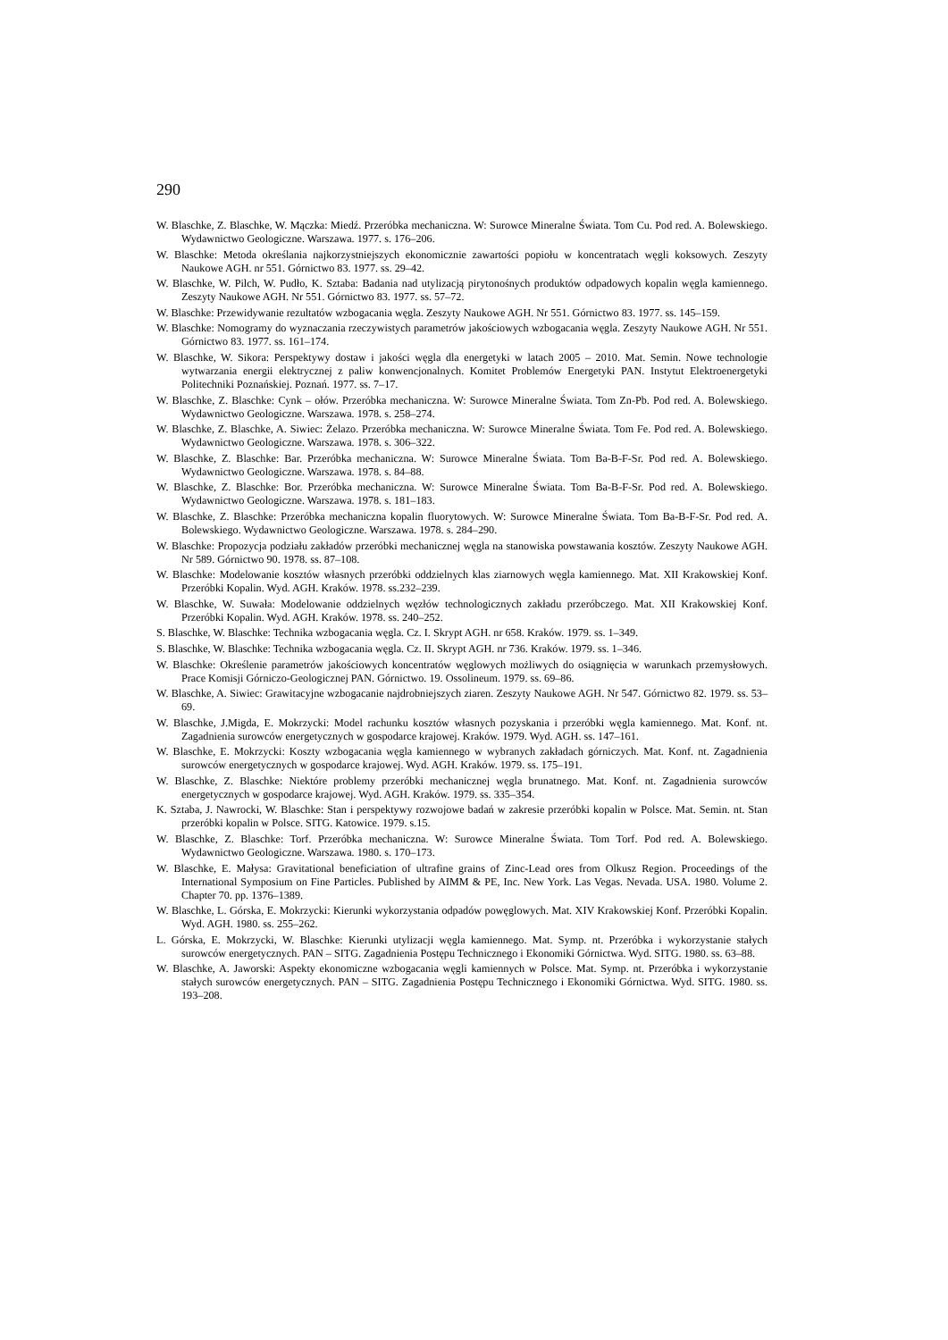290
W. Blaschke, Z. Blaschke, W. Mączka: Miedź. Przeróbka mechaniczna. W: Surowce Mineralne Świata. Tom Cu. Pod red. A. Bolewskiego. Wydawnictwo Geologiczne. Warszawa. 1977. s. 176–206.
W. Blaschke: Metoda określania najkorzystniejszych ekonomicznie zawartości popiołu w koncentratach węgli koksowych. Zeszyty Naukowe AGH. nr 551. Górnictwo 83. 1977. ss. 29–42.
W. Blaschke, W. Pilch, W. Pudło, K. Sztaba: Badania nad utylizacją pirytonośnych produktów odpadowych kopalin węgla kamiennego. Zeszyty Naukowe AGH. Nr 551. Górnictwo 83. 1977. ss. 57–72.
W. Blaschke: Przewidywanie rezultatów wzbogacania węgla. Zeszyty Naukowe AGH. Nr 551. Górnictwo 83. 1977. ss. 145–159.
W. Blaschke: Nomogramy do wyznaczania rzeczywistych parametrów jakościowych wzbogacania węgla. Zeszyty Naukowe AGH. Nr 551. Górnictwo 83. 1977. ss. 161–174.
W. Blaschke, W. Sikora: Perspektywy dostaw i jakości węgla dla energetyki w latach 2005 – 2010. Mat. Semin. Nowe technologie wytwarzania energii elektrycznej z paliw konwencjonalnych. Komitet Problemów Energetyki PAN. Instytut Elektroenergetyki Politechniki Poznańskiej. Poznań. 1977. ss. 7–17.
W. Blaschke, Z. Blaschke: Cynk – ołów. Przeróbka mechaniczna. W: Surowce Mineralne Świata. Tom Zn-Pb. Pod red. A. Bolewskiego. Wydawnictwo Geologiczne. Warszawa. 1978. s. 258–274.
W. Blaschke, Z. Blaschke, A. Siwiec: Żelazo. Przeróbka mechaniczna. W: Surowce Mineralne Świata. Tom Fe. Pod red. A. Bolewskiego. Wydawnictwo Geologiczne. Warszawa. 1978. s. 306–322.
W. Blaschke, Z. Blaschke: Bar. Przeróbka mechaniczna. W: Surowce Mineralne Świata. Tom Ba-B-F-Sr. Pod red. A. Bolewskiego. Wydawnictwo Geologiczne. Warszawa. 1978. s. 84–88.
W. Blaschke, Z. Blaschke: Bor. Przeróbka mechaniczna. W: Surowce Mineralne Świata. Tom Ba-B-F-Sr. Pod red. A. Bolewskiego. Wydawnictwo Geologiczne. Warszawa. 1978. s. 181–183.
W. Blaschke, Z. Blaschke: Przeróbka mechaniczna kopalin fluorytowych. W: Surowce Mineralne Świata. Tom Ba-B-F-Sr. Pod red. A. Bolewskiego. Wydawnictwo Geologiczne. Warszawa. 1978. s. 284–290.
W. Blaschke: Propozycja podziału zakładów przeróbki mechanicznej węgla na stanowiska powstawania kosztów. Zeszyty Naukowe AGH. Nr 589. Górnictwo 90. 1978. ss. 87–108.
W. Blaschke: Modelowanie kosztów własnych przeróbki oddzielnych klas ziarnowych węgla kamiennego. Mat. XII Krakowskiej Konf. Przeróbki Kopalin. Wyd. AGH. Kraków. 1978. ss.232–239.
W. Blaschke, W. Suwała: Modelowanie oddzielnych węzłów technologicznych zakładu przeróbczego. Mat. XII Krakowskiej Konf. Przeróbki Kopalin. Wyd. AGH. Kraków. 1978. ss. 240–252.
S. Blaschke, W. Blaschke: Technika wzbogacania węgla. Cz. I. Skrypt AGH. nr 658. Kraków. 1979. ss. 1–349.
S. Blaschke, W. Blaschke: Technika wzbogacania węgla. Cz. II. Skrypt AGH. nr 736. Kraków. 1979. ss. 1–346.
W. Blaschke: Określenie parametrów jakościowych koncentratów węglowych możliwych do osiągnięcia w warunkach przemysłowych. Prace Komisji Górniczo-Geologicznej PAN. Górnictwo. 19. Ossolineum. 1979. ss. 69–86.
W. Blaschke, A. Siwiec: Grawitacyjne wzbogacanie najdrobniejszych ziaren. Zeszyty Naukowe AGH. Nr 547. Górnictwo 82. 1979. ss. 53–69.
W. Blaschke, J.Migda, E. Mokrzycki: Model rachunku kosztów własnych pozyskania i przeróbki węgla kamiennego. Mat. Konf. nt. Zagadnienia surowców energetycznych w gospodarce krajowej. Kraków. 1979. Wyd. AGH. ss. 147–161.
W. Blaschke, E. Mokrzycki: Koszty wzbogacania węgla kamiennego w wybranych zakładach górniczych. Mat. Konf. nt. Zagadnienia surowców energetycznych w gospodarce krajowej. Wyd. AGH. Kraków. 1979. ss. 175–191.
W. Blaschke, Z. Blaschke: Niektóre problemy przeróbki mechanicznej węgla brunatnego. Mat. Konf. nt. Zagadnienia surowców energetycznych w gospodarce krajowej. Wyd. AGH. Kraków. 1979. ss. 335–354.
K. Sztaba, J. Nawrocki, W. Blaschke: Stan i perspektywy rozwojowe badań w zakresie przeróbki kopalin w Polsce. Mat. Semin. nt. Stan przeróbki kopalin w Polsce. SITG. Katowice. 1979. s.15.
W. Blaschke, Z. Blaschke: Torf. Przeróbka mechaniczna. W: Surowce Mineralne Świata. Tom Torf. Pod red. A. Bolewskiego. Wydawnictwo Geologiczne. Warszawa. 1980. s. 170–173.
W. Blaschke, E. Małysa: Gravitational beneficiation of ultrafine grains of Zinc-Lead ores from Olkusz Region. Proceedings of the International Symposium on Fine Particles. Published by AIMM & PE, Inc. New York. Las Vegas. Nevada. USA. 1980. Volume 2. Chapter 70. pp. 1376–1389.
W. Blaschke, L. Górska, E. Mokrzycki: Kierunki wykorzystania odpadów powęglowych. Mat. XIV Krakowskiej Konf. Przeróbki Kopalin. Wyd. AGH. 1980. ss. 255–262.
L. Górska, E. Mokrzycki, W. Blaschke: Kierunki utylizacji węgla kamiennego. Mat. Symp. nt. Przeróbka i wykorzystanie stałych surowców energetycznych. PAN – SITG. Zagadnienia Postępu Technicznego i Ekonomiki Górnictwa. Wyd. SITG. 1980. ss. 63–88.
W. Blaschke, A. Jaworski: Aspekty ekonomiczne wzbogacania węgli kamiennych w Polsce. Mat. Symp. nt. Przeróbka i wykorzystanie stałych surowców energetycznych. PAN – SITG. Zagadnienia Postępu Technicznego i Ekonomiki Górnictwa. Wyd. SITG. 1980. ss. 193–208.